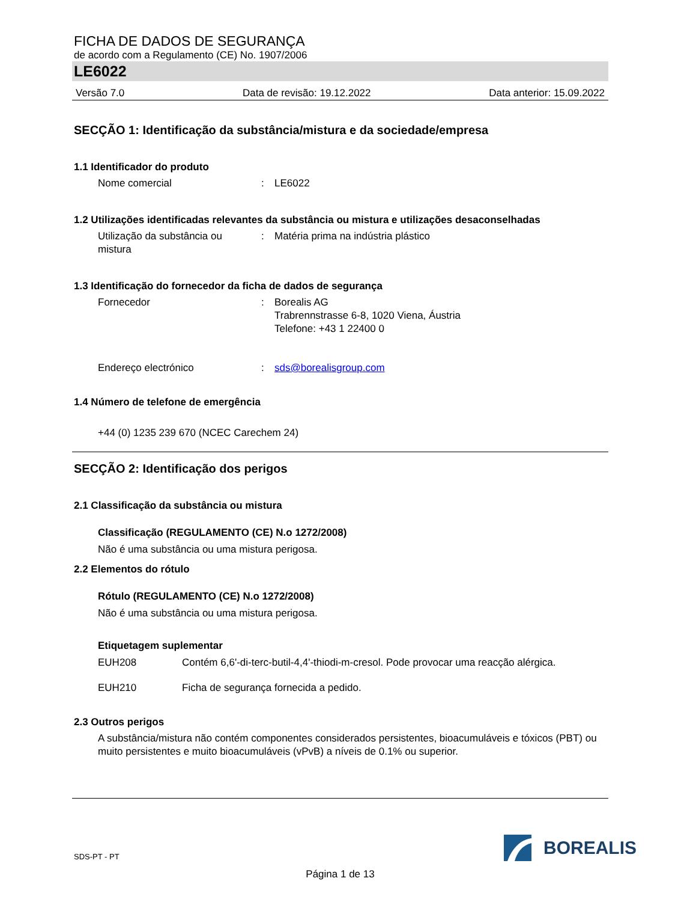FICHA DE DADOS DE SEGURANÇA
de acordo com a Regulamento (CE) No. 1907/2006
LE6022
Versão 7.0 Data de revisão: 19.12.2022 Data anterior: 15.09.2022
SECÇÃO 1: Identificação da substância/mistura e da sociedade/empresa
1.1 Identificador do produto
Nome comercial: LE6022
1.2 Utilizações identificadas relevantes da substância ou mistura e utilizações desaconselhadas
Utilização da substância ou mistura: Matéria prima na indústria plástico
1.3 Identificação do fornecedor da ficha de dados de segurança
Fornecedor: Borealis AG
Trabrennstrasse 6-8, 1020 Viena, Áustria
Telefone: +43 1 22400 0
Endereço electrónico: sds@borealisgroup.com
1.4 Número de telefone de emergência
+44 (0) 1235 239 670 (NCEC Carechem 24)
SECÇÃO 2: Identificação dos perigos
2.1 Classificação da substância ou mistura
Classificação (REGULAMENTO (CE) N.o 1272/2008)
Não é uma substância ou uma mistura perigosa.
2.2 Elementos do rótulo
Rótulo (REGULAMENTO (CE) N.o 1272/2008)
Não é uma substância ou uma mistura perigosa.
Etiquetagem suplementar
EUH208 Contém 6,6'-di-terc-butil-4,4'-thiodi-m-cresol. Pode provocar uma reacção alérgica.
EUH210 Ficha de segurança fornecida a pedido.
2.3 Outros perigos
A substância/mistura não contém componentes considerados persistentes, bioacumuláveis e tóxicos (PBT) ou muito persistentes e muito bioacumuláveis (vPvB) a níveis de 0.1% ou superior.
SDS-PT - PT
BOREALIS
Página 1 de 13